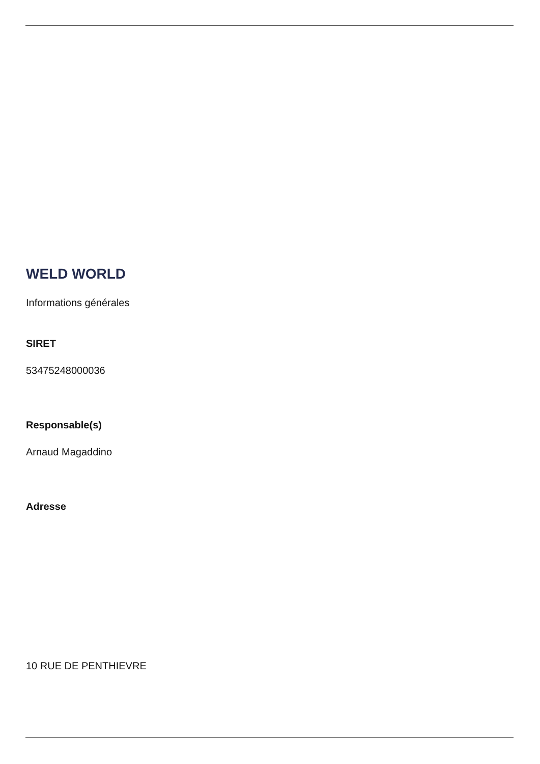WELD WORLD
Informations générales
SIRET
53475248000036
Responsable(s)
Arnaud Magaddino
Adresse
10 RUE DE PENTHIEVRE